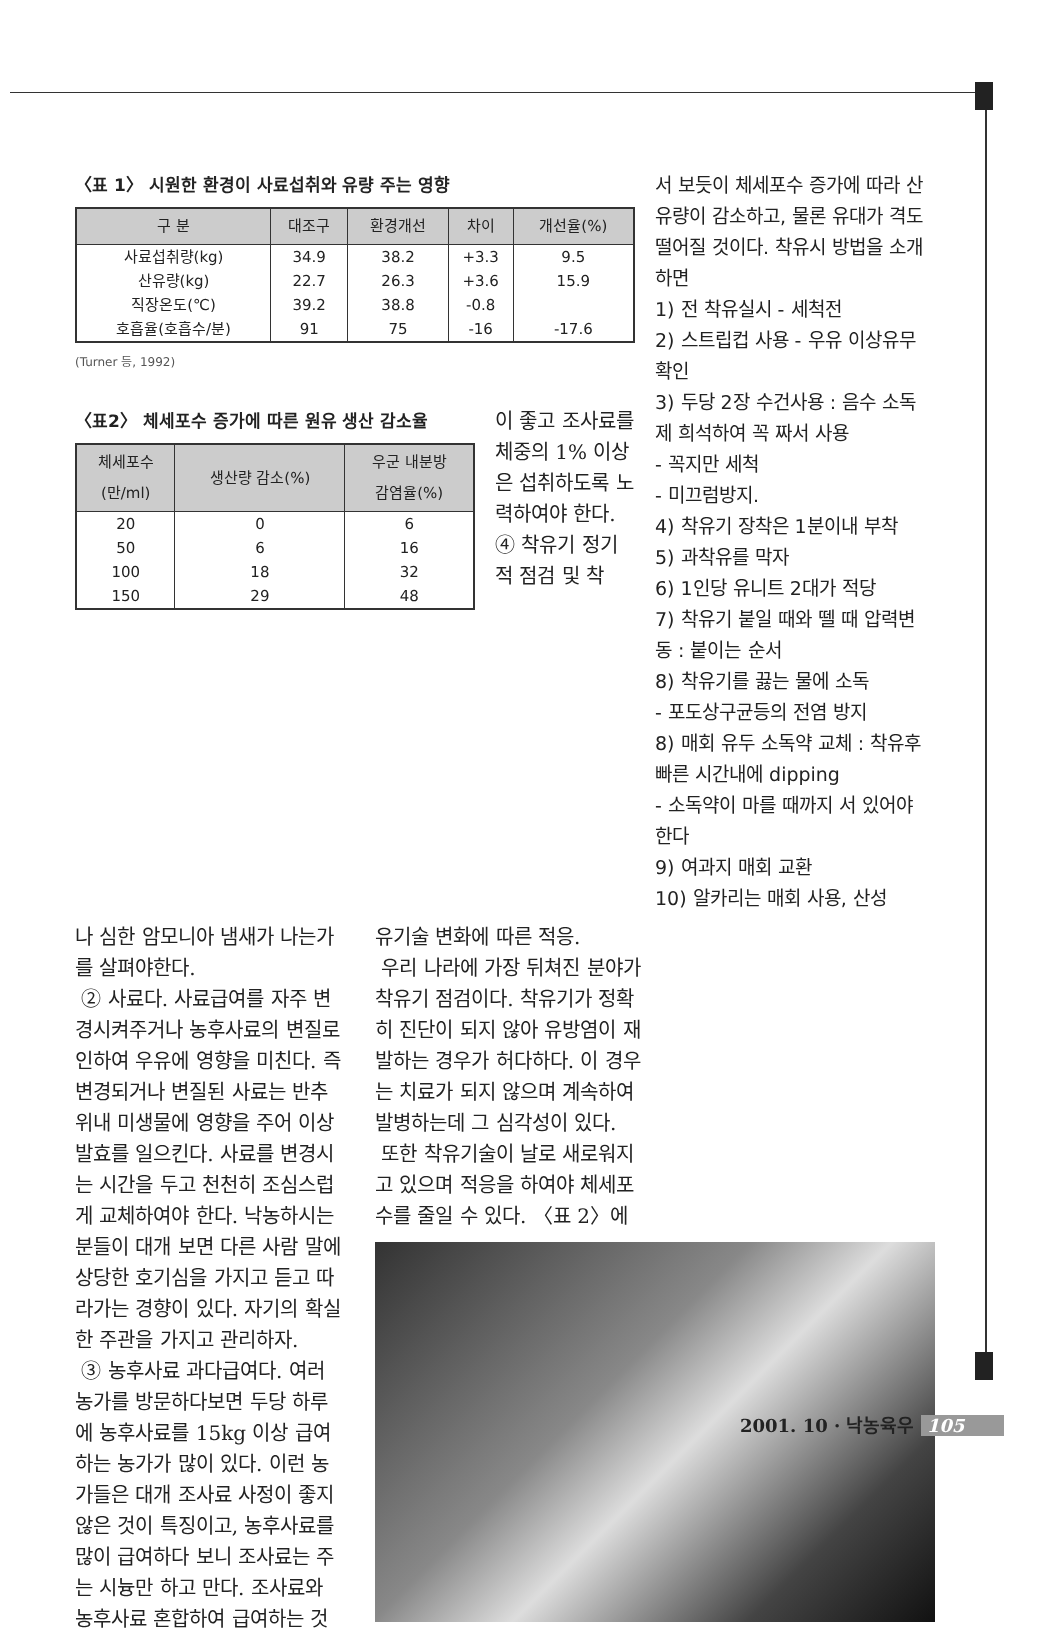〈표 1〉 시원한 환경이 사료섭취와 유량 주는 영향
| 구 분 | 대조구 | 환경개선 | 차이 | 개선율(%) |
| --- | --- | --- | --- | --- |
| 사료섭취량(kg) | 34.9 | 38.2 | +3.3 | 9.5 |
| 산유량(kg) | 22.7 | 26.3 | +3.6 | 15.9 |
| 직장온도(℃) | 39.2 | 38.8 | -0.8 | |
| 호흡율(호흡수/분) | 91 | 75 | -16 | -17.6 |
(Turner 등, 1992)
〈표2〉 체세포수 증가에 따른 원유 생산 감소율
| 체세포수 (만/ml) | 생산량 감소(%) | 우군 내분방 감염율(%) |
| --- | --- | --- |
| 20 | 0 | 6 |
| 50 | 6 | 16 |
| 100 | 18 | 32 |
| 150 | 29 | 48 |
이 좋고 조사료를 체중의 1% 이상은 섭취하도록 노력하여야 한다.
④ 착유기 정기적 점검 및 착
서 보듯이 체세포수 증가에 따라 산유량이 감소하고, 물론 유대가 격도 떨어질 것이다. 착유시 방법을 소개하면
1) 전 착유실시 - 세척전
2) 스트립컵 사용 - 우유 이상유무 확인
3) 두당 2장 수건사용 : 음수 소독제 희석하여 꼭 짜서 사용
- 꼭지만 세척
- 미끄럼방지.
4) 착유기 장착은 1분이내 부착
5) 과착유를 막자
6) 1인당 유니트 2대가 적당
7) 착유기 붙일 때와 뗄 때 압력변동 : 붙이는 순서
8) 착유기를 끓는 물에 소독
- 포도상구균등의 전염 방지
8) 매회 유두 소독약 교체 : 착유후 빠른 시간내에 dipping
- 소독약이 마를 때까지 서 있어야한다
9) 여과지 매회 교환
10) 알카리는 매회 사용, 산성
나 심한 암모니아 냄새가 나는가를 살펴야한다.
② 사료다. 사료급여를 자주 변경시켜주거나 농후사료의 변질로 인하여 우유에 영향을 미친다. 즉 변경되거나 변질된 사료는 반추위내 미생물에 영향을 주어 이상발효를 일으킨다. 사료를 변경시는 시간을 두고 천천히 조심스럽게 교체하여야 한다. 낙농하시는 분들이 대개 보면 다른 사람 말에 상당한 호기심을 가지고 듣고 따라가는 경향이 있다. 자기의 확실한 주관을 가지고 관리하자.
③ 농후사료 과다급여다. 여러 농가를 방문하다보면 두당 하루에 농후사료를 15kg 이상 급여하는 농가가 많이 있다. 이런 농가들은 대개 조사료 사정이 좋지 않은 것이 특징이고, 농후사료를 많이 급여하다 보니 조사료는 주는 시늉만 하고 만다. 조사료와 농후사료 혼합하여 급여하는 것
유기술 변화에 따른 적응.
우리 나라에 가장 뒤쳐진 분야가 착유기 점검이다. 착유기가 정확히 진단이 되지 않아 유방염이 재발하는 경우가 허다하다. 이 경우는 치료가 되지 않으며 계속하여 발병하는데 그 심각성이 있다.
또한 착유기술이 날로 새로워지고 있으며 적응을 하여야 체세포수를 줄일 수 있다. 〈표 2〉에
2001. 10 · 낙농육우 105